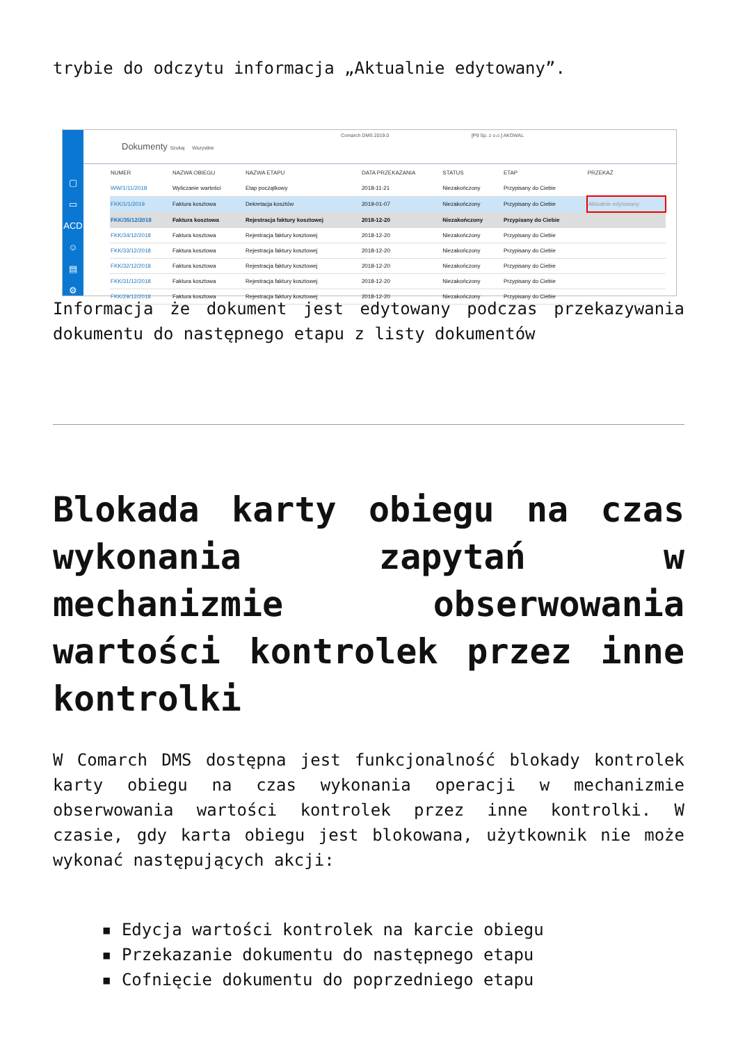trybie do odczytu informacja „Aktualnie edytowany”.
▢
▭
ACD
☺
▤
⚙
Dokumenty
Comarch DMS 2019.0 [P9 Sp. z o.o.] AKOWAL
Szukaj Wszystkie
| NUMER | NAZWA OBIEGU | NAZWA ETAPU | DATA PRZEKAZANIA | STATUS | ETAP | PRZEKAŻ |
| --- | --- | --- | --- | --- | --- | --- |
| WW/1/11/2018 | Wyliczanie wartości | Etap początkowy | 2018-11-21 | Niezakończony | Przypisany do Ciebie | |
| FKK/1/1/2019 | Faktura kosztowa | Dekretacja kosztów | 2019-01-07 | Niezakończony | Przypisany do Ciebie | Aktualnie edytowany |
| FKK/35/12/2018 | Faktura kosztowa | Rejestracja faktury kosztowej | 2018-12-20 | Niezakończony | Przypisany do Ciebie | |
| FKK/34/12/2018 | Faktura kosztowa | Rejestracja faktury kosztowej | 2018-12-20 | Niezakończony | Przypisany do Ciebie | |
| FKK/33/12/2018 | Faktura kosztowa | Rejestracja faktury kosztowej | 2018-12-20 | Niezakończony | Przypisany do Ciebie | |
| FKK/32/12/2018 | Faktura kosztowa | Rejestracja faktury kosztowej | 2018-12-20 | Niezakończony | Przypisany do Ciebie | |
| FKK/31/12/2018 | Faktura kosztowa | Rejestracja faktury kosztowej | 2018-12-20 | Niezakończony | Przypisany do Ciebie | |
| FKK/29/12/2018 | Faktura kosztowa | Rejestracja faktury kosztowej | 2018-12-20 | Niezakończony | Przypisany do Ciebie | |
Informacja że dokument jest edytowany podczas przekazywania dokumentu do następnego etapu z listy dokumentów
Blokada karty obiegu na czas wykonania zapytań w mechanizmie obserwowania wartości kontrolek przez inne kontrolki
W Comarch DMS dostępna jest funkcjonalność blokady kontrolek karty obiegu na czas wykonania operacji w mechanizmie obserwowania wartości kontrolek przez inne kontrolki. W czasie, gdy karta obiegu jest blokowana, użytkownik nie może wykonać następujących akcji:
▪ Edycja wartości kontrolek na karcie obiegu
▪ Przekazanie dokumentu do następnego etapu
▪ Cofnięcie dokumentu do poprzedniego etapu